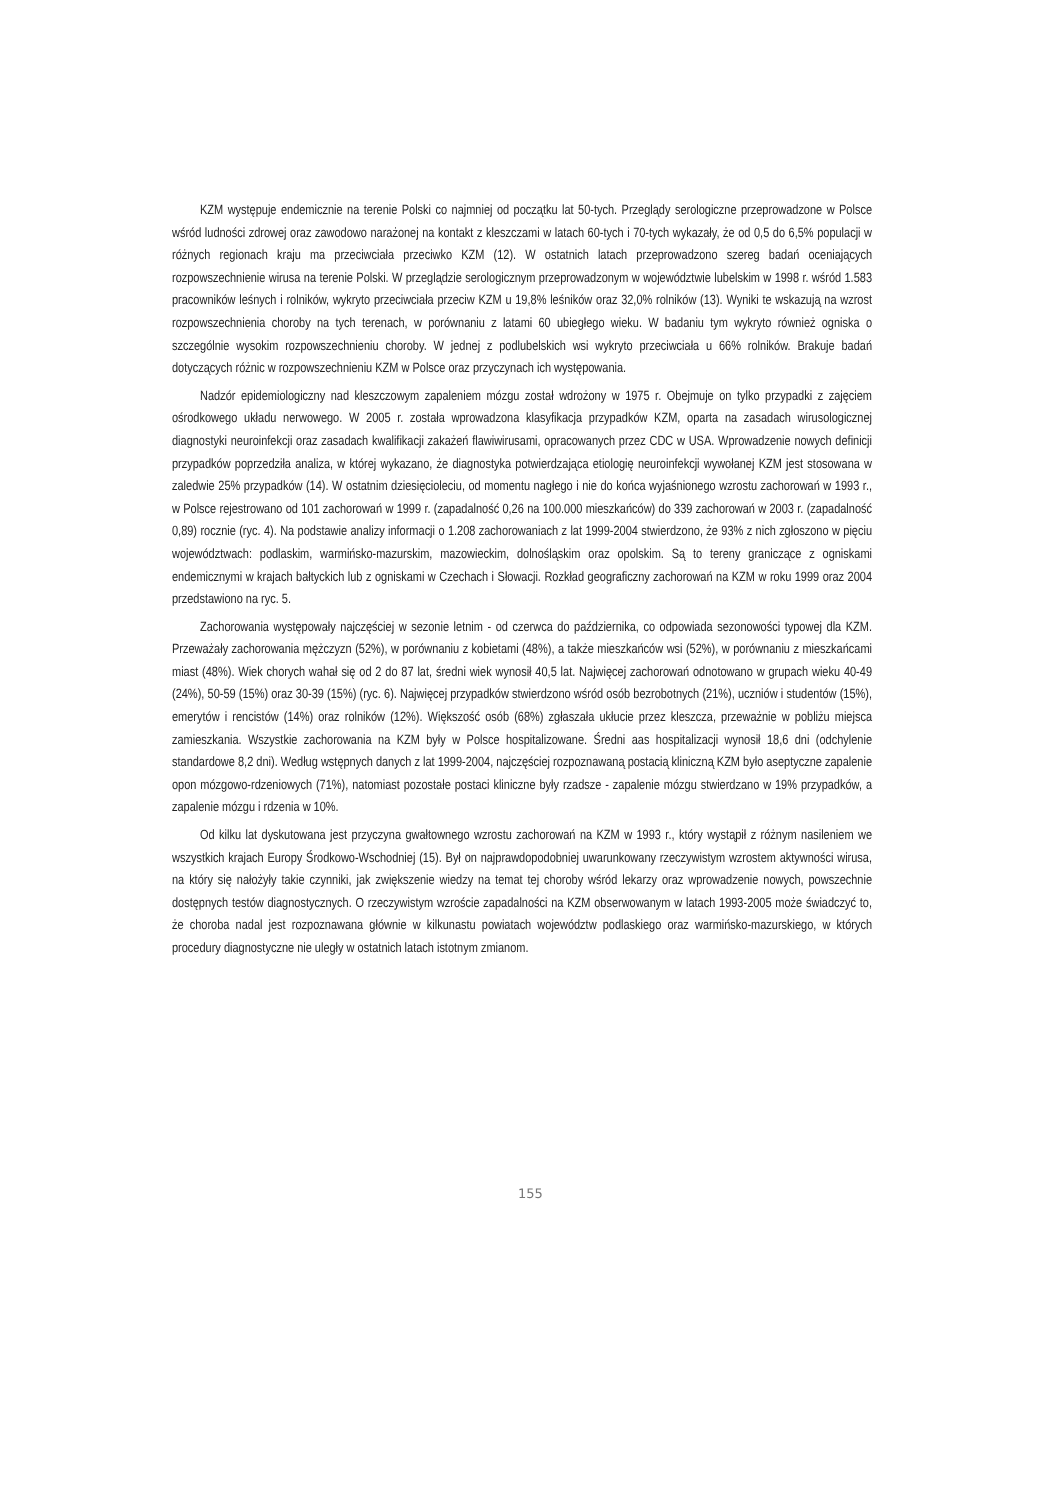KZM występuje endemicznie na terenie Polski co najmniej od początku lat 50-tych. Przeglądy serologiczne przeprowadzone w Polsce wśród ludności zdrowej oraz zawodowo narażonej na kontakt z kleszczami w latach 60-tych i 70-tych wykazały, że od 0,5 do 6,5% populacji w różnych regionach kraju ma przeciwciała przeciwko KZM (12). W ostatnich latach przeprowadzono szereg badań oceniających rozpowszechnienie wirusa na terenie Polski. W przeglądzie serologicznym przeprowadzonym w województwie lubelskim w 1998 r. wśród 1.583 pracowników leśnych i rolników, wykryto przeciwciała przeciw KZM u 19,8% leśników oraz 32,0% rolników (13). Wyniki te wskazują na wzrost rozpowszechnienia choroby na tych terenach, w porównaniu z latami 60 ubiegłego wieku. W badaniu tym wykryto również ogniska o szczególnie wysokim rozpowszechnieniu choroby. W jednej z podlubelskich wsi wykryto przeciwciała u 66% rolników. Brakuje badań dotyczących różnic w rozpowszechnieniu KZM w Polsce oraz przyczynach ich występowania.
Nadzór epidemiologiczny nad kleszczowym zapaleniem mózgu został wdrożony w 1975 r. Obejmuje on tylko przypadki z zajęciem ośrodkowego układu nerwowego. W 2005 r. została wprowadzona klasyfikacja przypadków KZM, oparta na zasadach wirusologicznej diagnostyki neuroinfekcji oraz zasadach kwalifikacji zakażeń flawiwirusami, opracowanych przez CDC w USA. Wprowadzenie nowych definicji przypadków poprzedziła analiza, w której wykazano, że diagnostyka potwierdzająca etiologię neuroinfekcji wywołanej KZM jest stosowana w zaledwie 25% przypadków (14). W ostatnim dziesięcioleciu, od momentu nagłego i nie do końca wyjaśnionego wzrostu zachorowań w 1993 r., w Polsce rejestrowano od 101 zachorowań w 1999 r. (zapadalność 0,26 na 100.000 mieszkańców) do 339 zachorowań w 2003 r. (zapadalność 0,89) rocznie (ryc. 4). Na podstawie analizy informacji o 1.208 zachorowaniach z lat 1999-2004 stwierdzono, że 93% z nich zgłoszono w pięciu województwach: podlaskim, warmińsko-mazurskim, mazowieckim, dolnośląskim oraz opolskim. Są to tereny graniczące z ogniskami endemicznymi w krajach bałtyckich lub z ogniskami w Czechach i Słowacji. Rozkład geograficzny zachorowań na KZM w roku 1999 oraz 2004 przedstawiono na ryc. 5.
Zachorowania występowały najczęściej w sezonie letnim - od czerwca do października, co odpowiada sezonowości typowej dla KZM. Przeważały zachorowania mężczyzn (52%), w porównaniu z kobietami (48%), a także mieszkańców wsi (52%), w porównaniu z mieszkańcami miast (48%). Wiek chorych wahał się od 2 do 87 lat, średni wiek wynosił 40,5 lat. Najwięcej zachorowań odnotowano w grupach wieku 40-49 (24%), 50-59 (15%) oraz 30-39 (15%) (ryc. 6). Najwięcej przypadków stwierdzono wśród osób bezrobotnych (21%), uczniów i studentów (15%), emerytów i rencistów (14%) oraz rolników (12%). Większość osób (68%) zgłaszała ukłucie przez kleszcza, przeważnie w pobliżu miejsca zamieszkania. Wszystkie zachorowania na KZM były w Polsce hospitalizowane. Średni aas hospitalizacji wynosił 18,6 dni (odchylenie standardowe 8,2 dni). Według wstępnych danych z lat 1999-2004, najczęściej rozpoznawaną postacią kliniczną KZM było aseptyczne zapalenie opon mózgowo-rdzeniowych (71%), natomiast pozostałe postaci kliniczne były rzadsze - zapalenie mózgu stwierdzano w 19% przypadków, a zapalenie mózgu i rdzenia w 10%.
Od kilku lat dyskutowana jest przyczyna gwałtownego wzrostu zachorowań na KZM w 1993 r., który wystąpił z różnym nasileniem we wszystkich krajach Europy Środkowo-Wschodniej (15). Był on najprawdopodobniej uwarunkowany rzeczywistym wzrostem aktywności wirusa, na który się nałożyły takie czynniki, jak zwiększenie wiedzy na temat tej choroby wśród lekarzy oraz wprowadzenie nowych, powszechnie dostępnych testów diagnostycznych. O rzeczywistym wzroście zapadalności na KZM obserwowanym w latach 1993-2005 może świadczyć to, że choroba nadal jest rozpoznawana głównie w kilkunastu powiatach województw podlaskiego oraz warmińsko-mazurskiego, w których procedury diagnostyczne nie uległy w ostatnich latach istotnym zmianom.
155